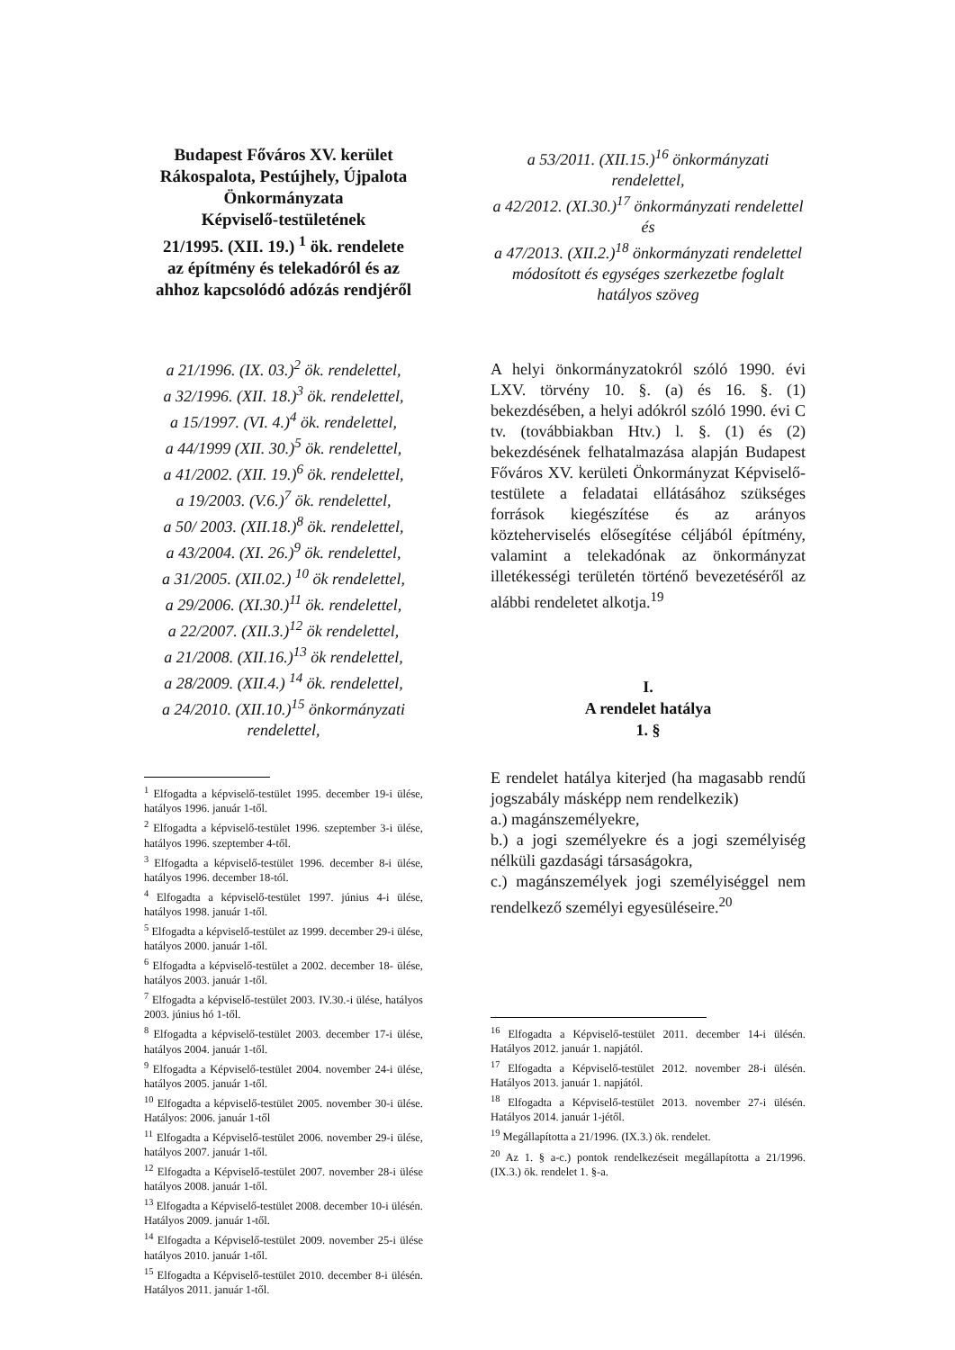Budapest Főváros XV. kerület
Rákospalota, Pestújhely, Újpalota
Önkormányzata
Képviselő-testületének
21/1995. (XII. 19.) <sup>1</sup> ök. rendelete
az építmény és telekadóról és az ahhoz kapcsolódó adózás rendjéről
a 21/1996. (IX. 03.)<sup>2</sup> ök. rendelettel,
a 32/1996. (XII. 18.)<sup>3</sup> ök. rendelettel,
a 15/1997. (VI. 4.)<sup>4</sup> ök. rendelettel,
a 44/1999 (XII. 30.)<sup>5</sup> ök. rendelettel,
a 41/2002. (XII. 19.)<sup>6</sup> ök. rendelettel,
a 19/2003. (V.6.)<sup>7</sup> ök. rendelettel,
a 50/ 2003. (XII.18.)<sup>8</sup> ök. rendelettel,
a 43/2004. (XI. 26.)<sup>9</sup> ök. rendelettel,
a 31/2005. (XII.02.) <sup>10</sup> ök rendelettel,
a 29/2006. (XI.30.)<sup>11</sup> ök. rendelettel,
a 22/2007. (XII.3.)<sup>12</sup> ök rendelettel,
a 21/2008. (XII.16.)<sup>13</sup> ök rendelettel,
a 28/2009. (XII.4.) <sup>14</sup> ök. rendelettel,
a 24/2010. (XII.10.)<sup>15</sup> önkormányzati rendelettel,
<sup>1</sup> Elfogadta a képviselő-testület 1995. december 19-i ülése, hatályos 1996. január 1-től.
<sup>2</sup> Elfogadta a képviselő-testület 1996. szeptember 3-i ülése, hatályos 1996. szeptember 4-től.
<sup>3</sup> Elfogadta a képviselő-testület 1996. december 8-i ülése, hatályos 1996. december 18-tól.
<sup>4</sup> Elfogadta a képviselő-testület 1997. június 4-i ülése, hatályos 1998. január 1-től.
<sup>5</sup> Elfogadta a képviselő-testület az 1999. december 29-i ülése, hatályos 2000. január 1-től.
<sup>6</sup> Elfogadta a képviselő-testület a 2002. december 18- ülése, hatályos 2003. január 1-től.
<sup>7</sup> Elfogadta a képviselő-testület 2003. IV.30.-i ülése, hatályos 2003. június hó 1-től.
<sup>8</sup> Elfogadta a képviselő-testület 2003. december 17-i ülése, hatályos 2004. január 1-től.
<sup>9</sup> Elfogadta a Képviselő-testület 2004. november 24-i ülése, hatályos 2005. január 1-től.
<sup>10</sup> Elfogadta a képviselő-testület 2005. november 30-i ülése. Hatályos: 2006. január 1-től
<sup>11</sup> Elfogadta a Képviselő-testület 2006. november 29-i ülése, hatályos 2007. január 1-től.
<sup>12</sup> Elfogadta a Képviselő-testület 2007. november 28-i ülése hatályos 2008. január 1-től.
<sup>13</sup> Elfogadta a Képviselő-testület 2008. december 10-i ülésén. Hatályos 2009. január 1-től.
<sup>14</sup> Elfogadta a Képviselő-testület 2009. november 25-i ülése hatályos 2010. január 1-től.
<sup>15</sup> Elfogadta a Képviselő-testület 2010. december 8-i ülésén. Hatályos 2011. január 1-től.
a 53/2011. (XII.15.)<sup>16</sup> önkormányzati rendelettel,
a 42/2012. (XI.30.)<sup>17</sup> önkormányzati rendelettel és
a 47/2013. (XII.2.)<sup>18</sup> önkormányzati rendelettel
módosított és egységes szerkezetbe foglalt hatályos szöveg
A helyi önkormányzatokról szóló 1990. évi LXV. törvény 10. §. (a) és 16. §. (1) bekezdésében, a helyi adókról szóló 1990. évi C tv. (továbbiakban Htv.) l. §. (1) és (2) bekezdésének felhatalmazása alapján Budapest Főváros XV. kerületi Önkormányzat Képviselő-testülete a feladatai ellátásához szükséges források kiegészítése és az arányos közteherviselés elősegítése céljából építmény, valamint a telekadónak az önkormányzat illetékességi területén történő bevezetéséről az alábbi rendeletet alkotja.<sup>19</sup>
I.
A rendelet hatálya
1. §
E rendelet hatálya kiterjed (ha magasabb rendű jogszabály másképp nem rendelkezik)
a.) magánszemélyekre,
b.) a jogi személyekre és a jogi személyiség nélküli gazdasági társaságokra,
c.) magánszemélyek jogi személyiséggel nem rendelkező személyi egyesüléseire.<sup>20</sup>
<sup>16</sup> Elfogadta a Képviselő-testület 2011. december 14-i ülésén. Hatályos 2012. január 1. napjától.
<sup>17</sup> Elfogadta a Képviselő-testület 2012. november 28-i ülésén. Hatályos 2013. január 1. napjától.
<sup>18</sup> Elfogadta a Képviselő-testület 2013. november 27-i ülésén. Hatályos 2014. január 1-jétől.
<sup>19</sup> Megállapította a 21/1996. (IX.3.) ök. rendelet.
<sup>20</sup> Az 1. § a-c.) pontok rendelkezéseit megállapította a 21/1996. (IX.3.) ök. rendelet 1. §-a.